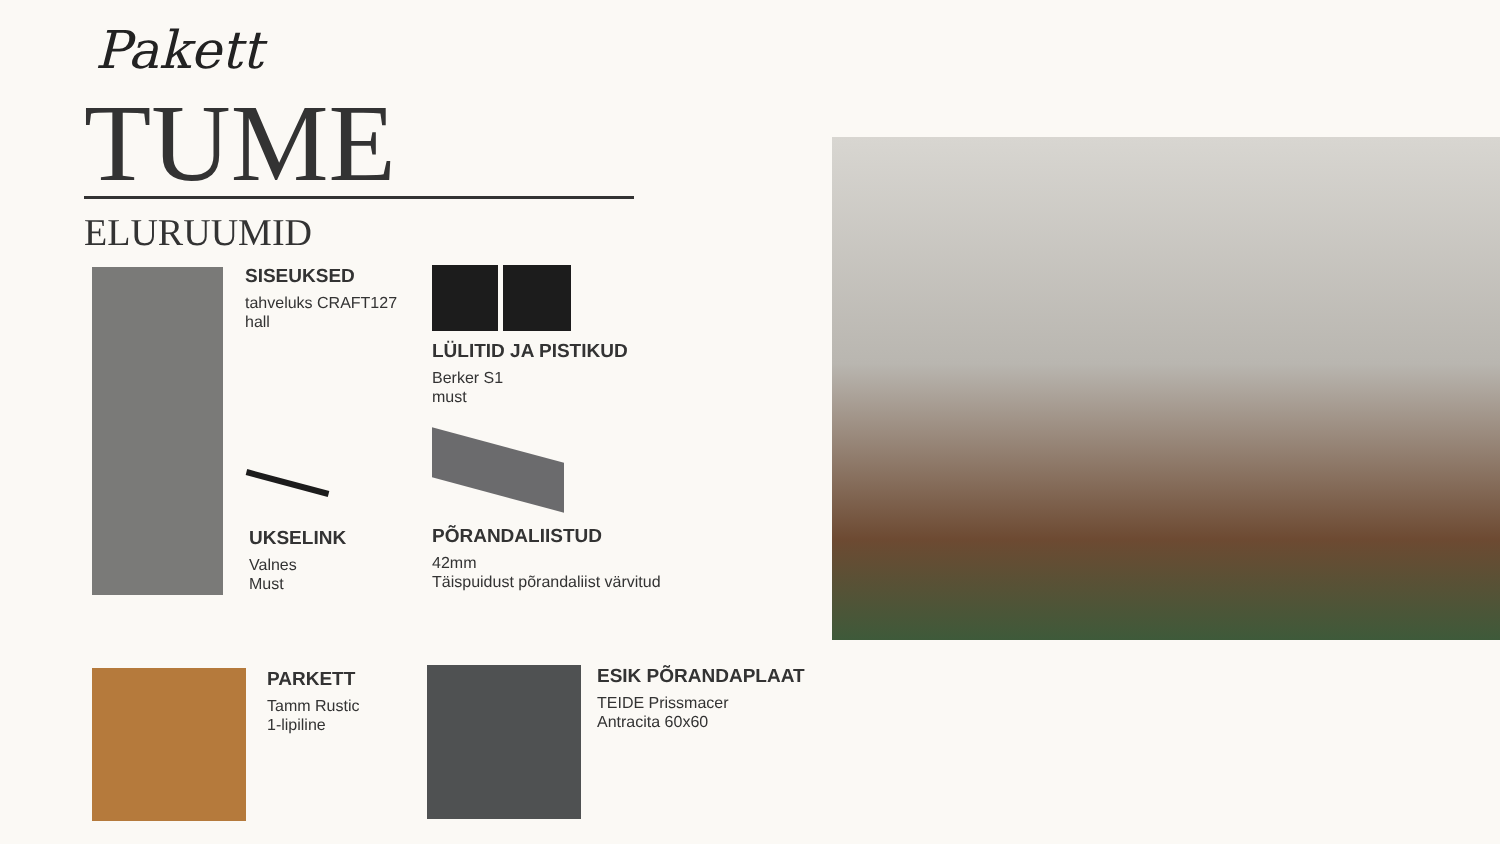Pakett
TUME
ELURUUMID
SISEUKSED
tahveluks CRAFT127
hall
LÜLITID JA PISTIKUD
Berker S1
must
UKSELINK
Valnes
Must
PÕRANDALIISTUD
42mm
Täispuidust põrandaliist värvitud
PARKETT
Tamm Rustic
1-lipiline
ESIK PÕRANDAPLAAT
TEIDE Prissmacer
Antracita 60x60